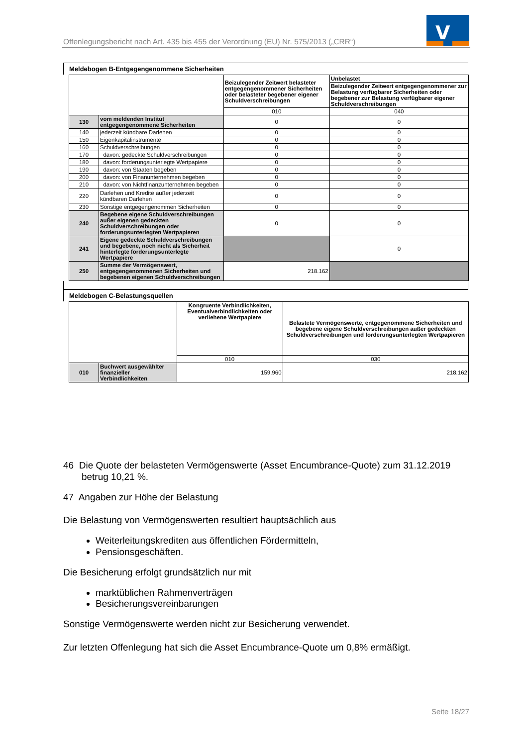Offenlegungsbericht nach Art. 435 bis 455 der Verordnung (EU) Nr. 575/2013 („CRR“)
V
Meldebogen B-Entgegengenommene Sicherheiten
| | | Beizulegender Zeitwert belasteter entgegengenommener Sicherheiten oder belasteter begebener eigener Schuldverschreibungen | Unbelastet |
| | | | Beizulegender Zeitwert entgegengenommener zur Belastung verfügbarer Sicherheiten oder begebener zur Belastung verfügbarer eigener Schuldverschreibungen |
| | | 010 | 040 |
| 130 | vom meldenden Institut entgegengenommene Sicherheiten | 0 | 0 |
| 140 | jederzeit kündbare Darlehen | 0 | 0 |
| 150 | Eigenkapitalinstrumente | 0 | 0 |
| 160 | Schuldverschreibungen | 0 | 0 |
| 170 | davon: gedeckte Schuldverschreibungen | 0 | 0 |
| 180 | davon: forderungsunterlegte Wertpapiere | 0 | 0 |
| 190 | davon: von Staaten begeben | 0 | 0 |
| 200 | davon: von Finanunternehmen begeben | 0 | 0 |
| 210 | davon: von Nichtfinanzunternehmen begeben | 0 | 0 |
| 220 | Darlehen und Kredite außer jederzeit kündbaren Darlehen | 0 | 0 |
| 230 | Sonstige entgegengenommen Sicherheiten | 0 | 0 |
| 240 | Begebene eigene Schuldverschreibungen außer eigenen gedeckten Schuldverschreibungen oder forderungsunterlegten Wertpapieren | 0 | 0 |
| 241 | Eigene gedeckte Schuldverschreibungen und begebene, noch nicht als Sicherheit hinterlegte forderungsunterlegte Wertpapiere | | 0 |
| 250 | Summe der Vermögenswert, entgegengenommenen Sicherheiten und begebenen eigenen Schuldverschreibungen | 218.162 | |
Meldebogen C-Belastungsquellen
| | | Kongruente Verbindlichkeiten, Eventualverbindlichkeiten oder verliehene Wertpapiere | Belastete Vermögenswerte, entgegenommene Sicherheiten und begebene eigene Schuldverschreibungen außer gedeckten Schuldverschreibungen und forderungsunterlegten Wertpapieren |
| | | 010 | 030 |
| 010 | Buchwert ausgewählter finanzieller Verbindlichkeiten | 159.960 | 218.162 |
46 Die Quote der belasteten Vermögenswerte (Asset Encumbrance-Quote) zum 31.12.2019
betrug 10,21 %.
47 Angaben zur Höhe der Belastung
Die Belastung von Vermögenswerten resultiert hauptsächlich aus
Weiterleitungskrediten aus öffentlichen Fördermitteln,
Pensionsgeschäften.
Die Besicherung erfolgt grundsätzlich nur mit
marktüblichen Rahmenverträgen
Besicherungsvereinbarungen
Sonstige Vermögenswerte werden nicht zur Besicherung verwendet.
Zur letzten Offenlegung hat sich die Asset Encumbrance-Quote um 0,8% ermäßigt.
Seite 18/27